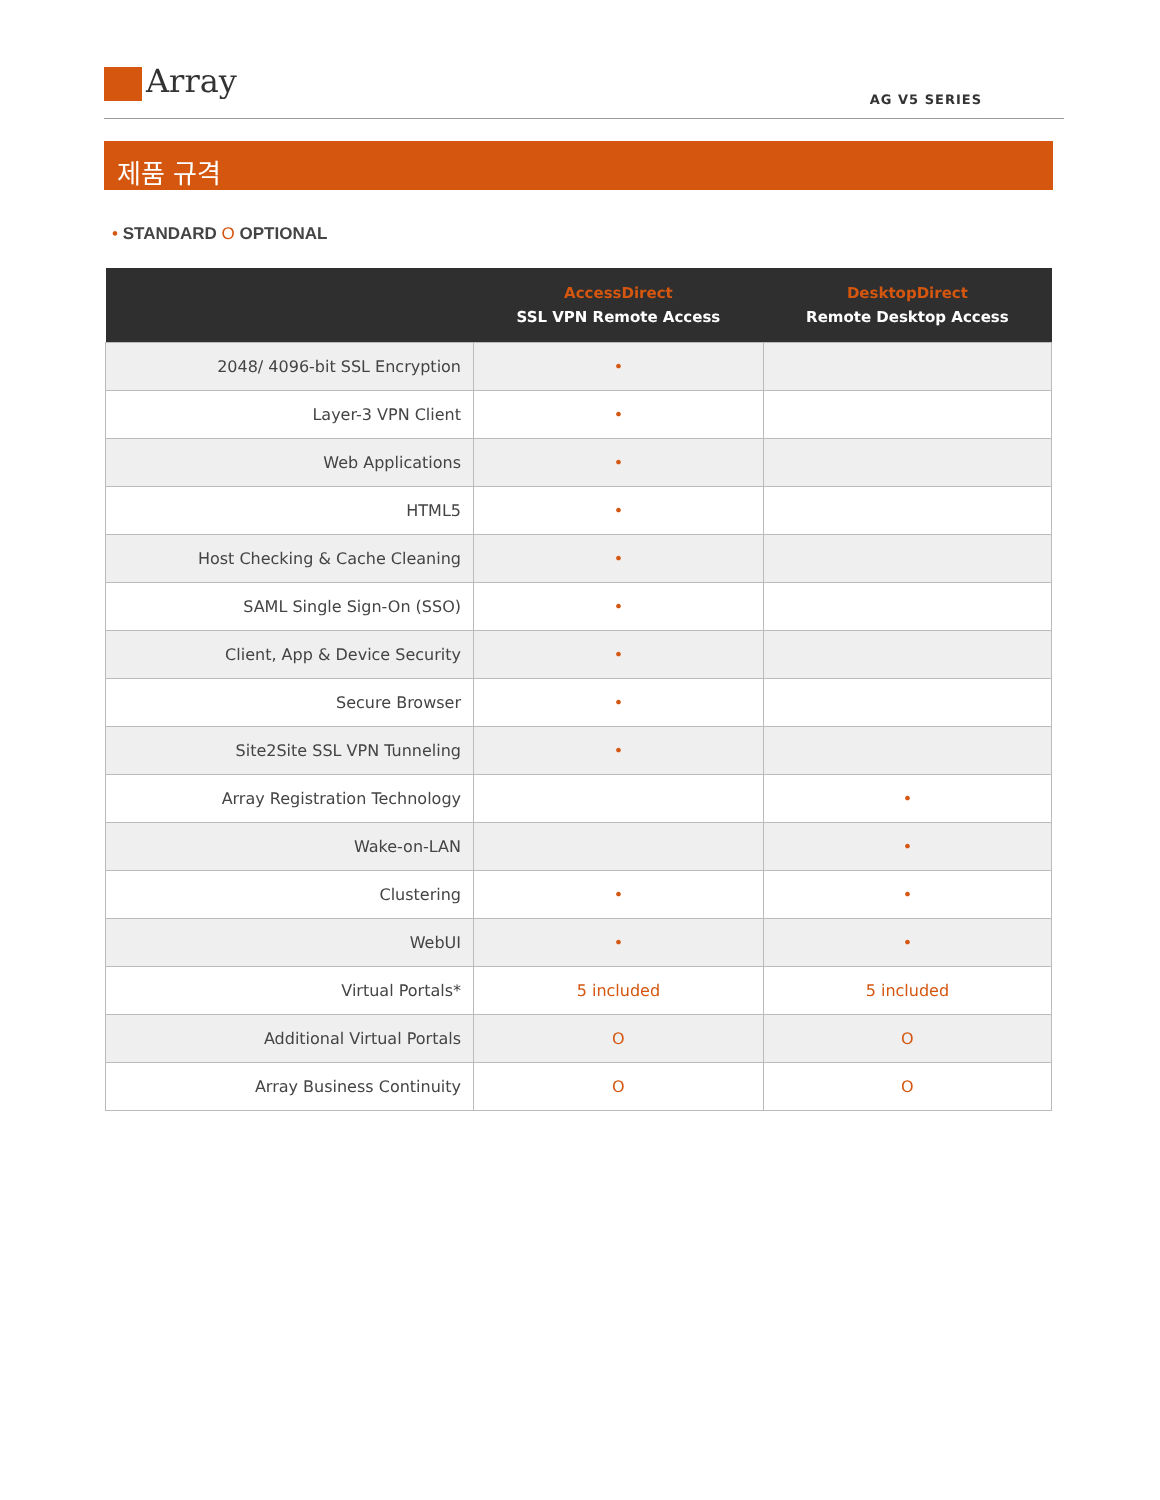Array AG V5 SERIES
제품 규격
• STANDARD O OPTIONAL
| | AccessDirect SSL VPN Remote Access | DesktopDirect Remote Desktop Access |
| --- | --- | --- |
| 2048/ 4096-bit SSL Encryption | • | |
| Layer-3 VPN Client | • | |
| Web Applications | • | |
| HTML5 | • | |
| Host Checking & Cache Cleaning | • | |
| SAML Single Sign-On (SSO) | • | |
| Client, App & Device Security | • | |
| Secure Browser | • | |
| Site2Site SSL VPN Tunneling | • | |
| Array Registration Technology | | • |
| Wake-on-LAN | | • |
| Clustering | • | • |
| WebUI | • | • |
| Virtual Portals* | 5 included | 5 included |
| Additional Virtual Portals | O | O |
| Array Business Continuity | O | O |